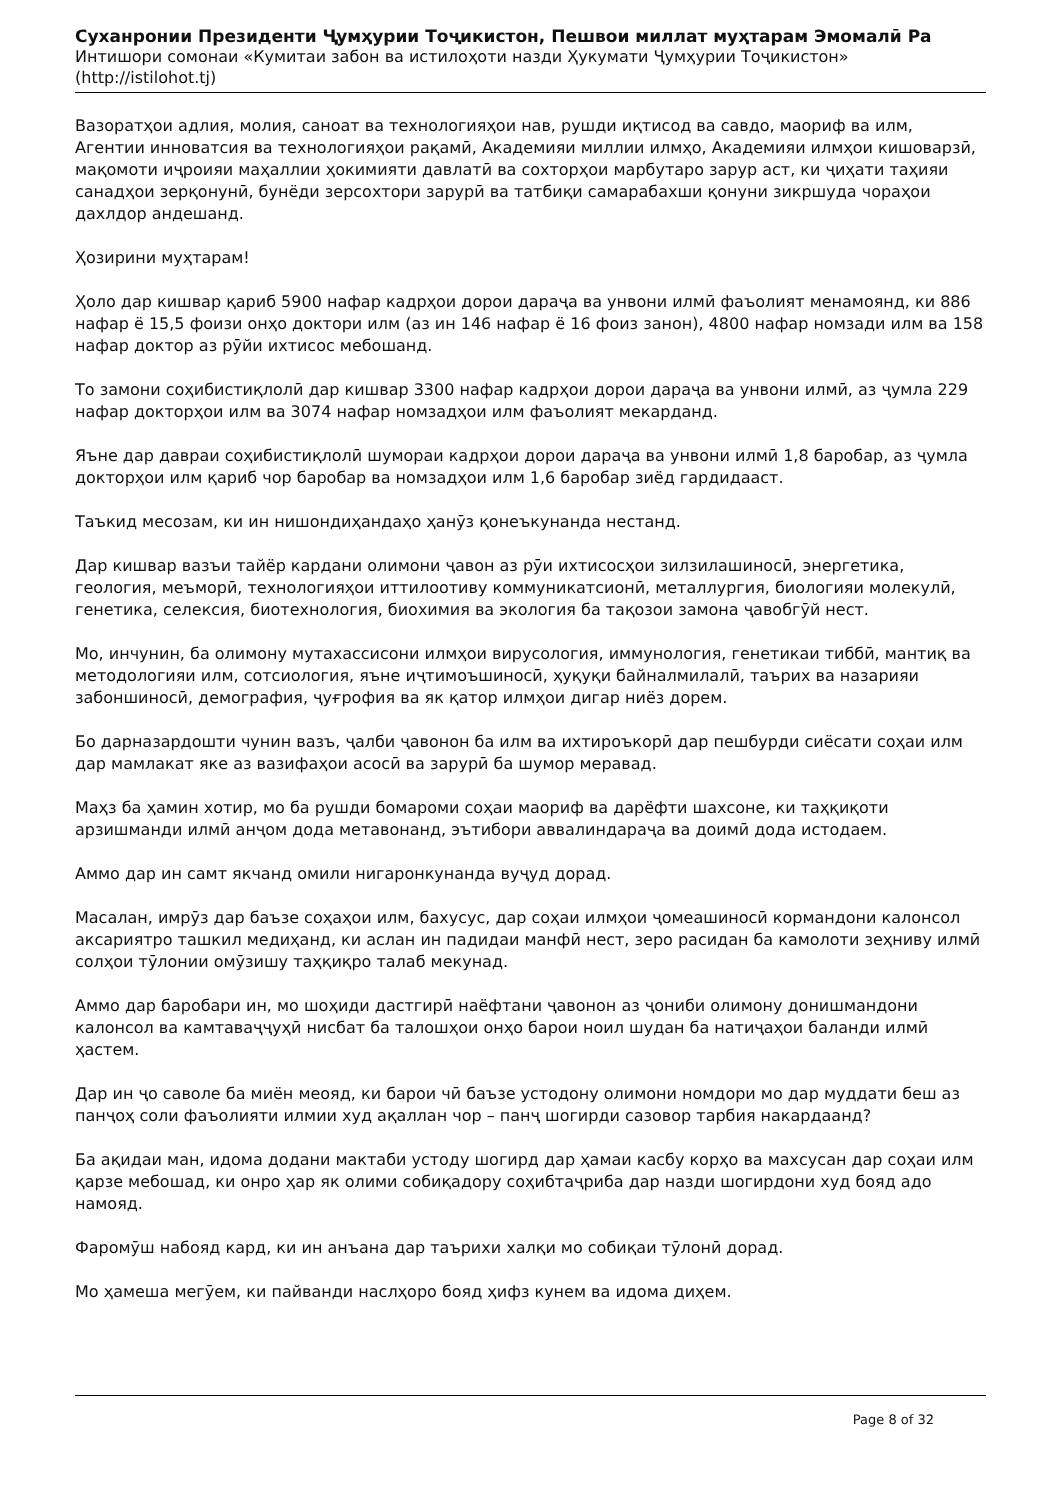Суханронии Президенти Ҷумҳурии Тоҷикистон, Пешвои миллат муҳтарам Эмомалӣ Ра
Интишори сомонаи «Кумитаи забон ва истилоҳоти назди Ҳукумати Ҷумҳурии Тоҷикистон»
(http://istilohot.tj)
Вазоратҳои адлия, молия, саноат ва технологияҳои нав, рушди иқтисод ва савдо, маориф ва илм, Агентии инноватсия ва технологияҳои рақамӣ, Академияи миллии илмҳо, Академияи илмҳои кишоварзӣ, мақомоти иҷроияи маҳаллии ҳокимияти давлатӣ ва сохторҳои марбутаро зарур аст, ки ҷиҳати таҳияи санадҳои зерқонунӣ, бунёди зерсохтори зарурӣ ва татбиқи самарабахши қонуни зикршуда чораҳои дахлдор андешанд.
Ҳозирини муҳтарам!
Ҳоло дар кишвар қариб 5900 нафар кадрҳои дорои дараҷа ва унвони илмӣ фаъолият менамоянд, ки 886 нафар ё 15,5 фоизи онҳо доктори илм (аз ин 146 нафар ё 16 фоиз занон), 4800 нафар номзади илм ва 158 нафар доктор аз рӯйи ихтисос мебошанд.
То замони соҳибистиқлолӣ дар кишвар 3300 нафар кадрҳои дорои дараҷа ва унвони илмӣ, аз ҷумла 229 нафар докторҳои илм ва 3074 нафар номзадҳои илм фаъолият мекарданд.
Яъне дар давраи соҳибистиқлолӣ шумораи кадрҳои дорои дараҷа ва унвони илмӣ 1,8 баробар, аз ҷумла докторҳои илм қариб чор баробар ва номзадҳои илм 1,6 баробар зиёд гардидааст.
Таъкид месозам, ки ин нишондиҳандаҳо ҳанӯз қонеъкунанда нестанд.
Дар кишвар вазъи тайёр кардани олимони ҷавон аз рӯи ихтисосҳои зилзилашиносӣ, энергетика, геология, меъморӣ, технологияҳои иттилоотиву коммуникатсионӣ, металлургия, биологияи молекулӣ, генетика, селексия, биотехнология, биохимия ва экология ба тақозои замона ҷавобгӯй нест.
Мо, инчунин, ба олимону мутахассисони илмҳои вирусология, иммунология, генетикаи тиббӣ, мантиқ ва методологияи илм, сотсиология, яъне иҷтимоъшиносӣ, ҳуқуқи байналмилалӣ, таърих ва назарияи забоншиносӣ, демография, ҷуғрофия ва як қатор илмҳои дигар ниёз дорем.
Бо дарназардошти чунин вазъ, ҷалби ҷавонон ба илм ва ихтироъкорӣ дар пешбурди сиёсати соҳаи илм дар мамлакат яке аз вазифаҳои асосӣ ва зарурӣ ба шумор меравад.
Маҳз ба ҳамин хотир, мо ба рушди бомароми соҳаи маориф ва дарёфти шахсоне, ки таҳқиқоти арзишманди илмӣ анҷом дода метавонанд, эътибори аввалиндараҷа ва доимӣ дода истодаем.
Аммо дар ин самт якчанд омили нигаронкунанда вуҷуд дорад.
Масалан, имрӯз дар баъзе соҳаҳои илм, бахусус, дар соҳаи илмҳои ҷомеашиносӣ кормандони калонсол аксариятро ташкил медиҳанд, ки аслан ин падидаи манфӣ нест, зеро расидан ба камолоти зеҳниву илмӣ солҳои тӯлонии омӯзишу таҳқиқро талаб мекунад.
Аммо дар баробари ин, мо шоҳиди дастгирӣ наёфтани ҷавонон аз ҷониби олимону донишмандони калонсол ва камтаваҷҷуҳӣ нисбат ба талошҳои онҳо барои ноил шудан ба натиҷаҳои баланди илмӣ ҳастем.
Дар ин ҷо саволе ба миён меояд, ки барои чӣ баъзе устодону олимони номдори мо дар муддати беш аз панҷоҳ соли фаъолияти илмии худ ақаллан чор – панҷ шогирди сазовор тарбия накардаанд?
Ба ақидаи ман, идома додани мактаби устоду шогирд дар ҳамаи касбу корҳо ва махсусан дар соҳаи илм қарзе мебошад, ки онро ҳар як олими собиқадору соҳибтаҷриба дар назди шогирдони худ бояд адо намояд.
Фаромӯш набояд кард, ки ин анъана дар таърихи халқи мо собиқаи тӯлонӣ дорад.
Мо ҳамеша мегӯем, ки пайванди наслҳоро бояд ҳифз кунем ва идома диҳем.
Page 8 of 32